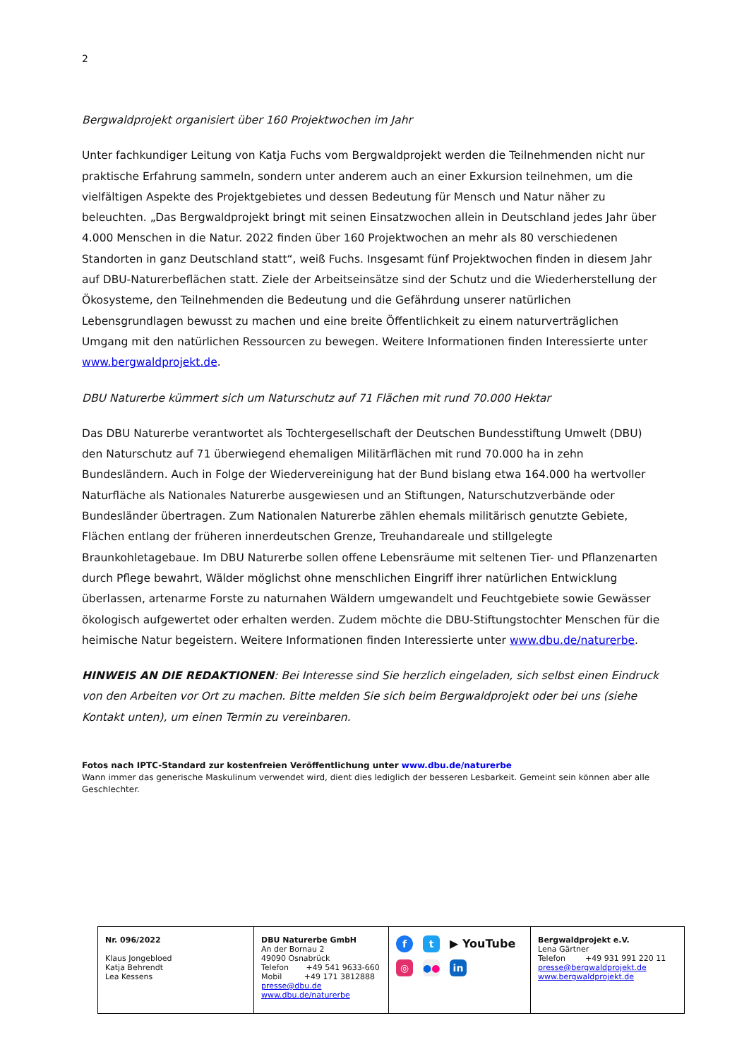2
Bergwaldprojekt organisiert über 160 Projektwochen im Jahr
Unter fachkundiger Leitung von Katja Fuchs vom Bergwaldprojekt werden die Teilnehmenden nicht nur praktische Erfahrung sammeln, sondern unter anderem auch an einer Exkursion teilnehmen, um die vielfältigen Aspekte des Projektgebietes und dessen Bedeutung für Mensch und Natur näher zu beleuchten. „Das Bergwaldprojekt bringt mit seinen Einsatzwochen allein in Deutschland jedes Jahr über 4.000 Menschen in die Natur. 2022 finden über 160 Projektwochen an mehr als 80 verschiedenen Standorten in ganz Deutschland statt“, weiß Fuchs. Insgesamt fünf Projektwochen finden in diesem Jahr auf DBU-Naturerbeflächen statt. Ziele der Arbeitseinsätze sind der Schutz und die Wiederherstellung der Ökosysteme, den Teilnehmenden die Bedeutung und die Gefährdung unserer natürlichen Lebensgrundlagen bewusst zu machen und eine breite Öffentlichkeit zu einem naturverträglichen Umgang mit den natürlichen Ressourcen zu bewegen. Weitere Informationen finden Interessierte unter www.bergwaldprojekt.de.
DBU Naturerbe kümmert sich um Naturschutz auf 71 Flächen mit rund 70.000 Hektar
Das DBU Naturerbe verantwortet als Tochtergesellschaft der Deutschen Bundesstiftung Umwelt (DBU) den Naturschutz auf 71 überwiegend ehemaligen Militärflächen mit rund 70.000 ha in zehn Bundesländern. Auch in Folge der Wiedervereinigung hat der Bund bislang etwa 164.000 ha wertvoller Naturfläche als Nationales Naturerbe ausgewiesen und an Stiftungen, Naturschutzverbände oder Bundesländer übertragen. Zum Nationalen Naturerbe zählen ehemals militärisch genutzte Gebiete, Flächen entlang der früheren innerdeutschen Grenze, Treuhandareale und stillgelegte Braunkohletagebaue. Im DBU Naturerbe sollen offene Lebensräume mit seltenen Tier- und Pflanzenarten durch Pflege bewahrt, Wälder möglichst ohne menschlichen Eingriff ihrer natürlichen Entwicklung überlassen, artenarme Forste zu naturnahen Wäldern umgewandelt und Feuchtgebiete sowie Gewässer ökologisch aufgewertet oder erhalten werden. Zudem möchte die DBU-Stiftungstochter Menschen für die heimische Natur begeistern. Weitere Informationen finden Interessierte unter www.dbu.de/naturerbe.
HINWEIS AN DIE REDAKTIONEN: Bei Interesse sind Sie herzlich eingeladen, sich selbst einen Eindruck von den Arbeiten vor Ort zu machen. Bitte melden Sie sich beim Bergwaldprojekt oder bei uns (siehe Kontakt unten), um einen Termin zu vereinbaren.
Fotos nach IPTC-Standard zur kostenfreien Veröffentlichung unter www.dbu.de/naturerbe
Wann immer das generische Maskulinum verwendet wird, dient dies lediglich der besseren Lesbarkeit. Gemeint sein können aber alle Geschlechter.
| Nr. 096/2022 Klaus Jongebloed Katja Behrendt Lea Kessens | DBU Naturerbe GmbH An der Bornau 2 49090 Osnabrück Telefon +49 541 9633-660 Mobil +49 171 3812888 presse@dbu.de www.dbu.de/naturerbe | f t ▶ YouTube ◎ ● ● in | Bergwaldprojekt e.V. Lena Gärtner Telefon +49 931 991 220 11 presse@bergwaldprojekt.de www.bergwaldprojekt.de |